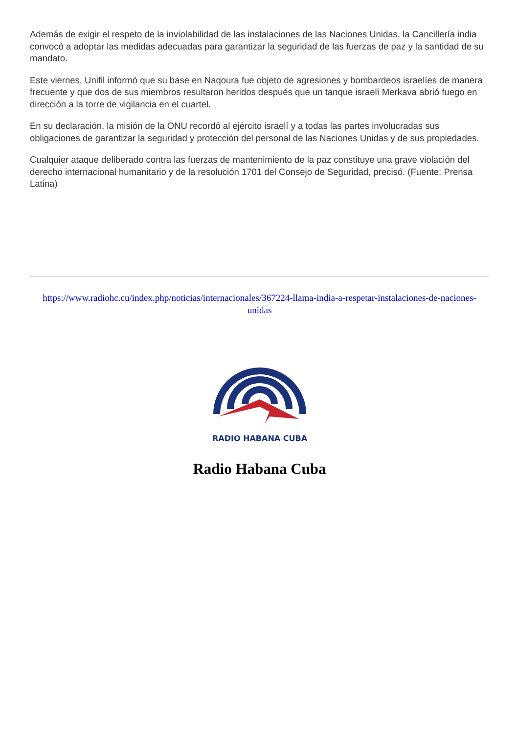Además de exigir el respeto de la inviolabilidad de las instalaciones de las Naciones Unidas, la Cancillería india convocó a adoptar las medidas adecuadas para garantizar la seguridad de las fuerzas de paz y la santidad de su mandato.
Este viernes, Unifil informó que su base en Naqoura fue objeto de agresiones y bombardeos israelíes de manera frecuente y que dos de sus miembros resultaron heridos después que un tanque israelí Merkava abrió fuego en dirección a la torre de vigilancia en el cuartel.
En su declaración, la misión de la ONU recordó al ejército israelí y a todas las partes involucradas sus obligaciones de garantizar la seguridad y protección del personal de las Naciones Unidas y de sus propiedades.
Cualquier ataque deliberado contra las fuerzas de mantenimiento de la paz constituye una grave violación del derecho internacional humanitario y de la resolución 1701 del Consejo de Seguridad, precisó. (Fuente: Prensa Latina)
https://www.radiohc.cu/index.php/noticias/internacionales/367224-llama-india-a-respetar-instalaciones-de-naciones-unidas
RADIO HABANA CUBA
Radio Habana Cuba